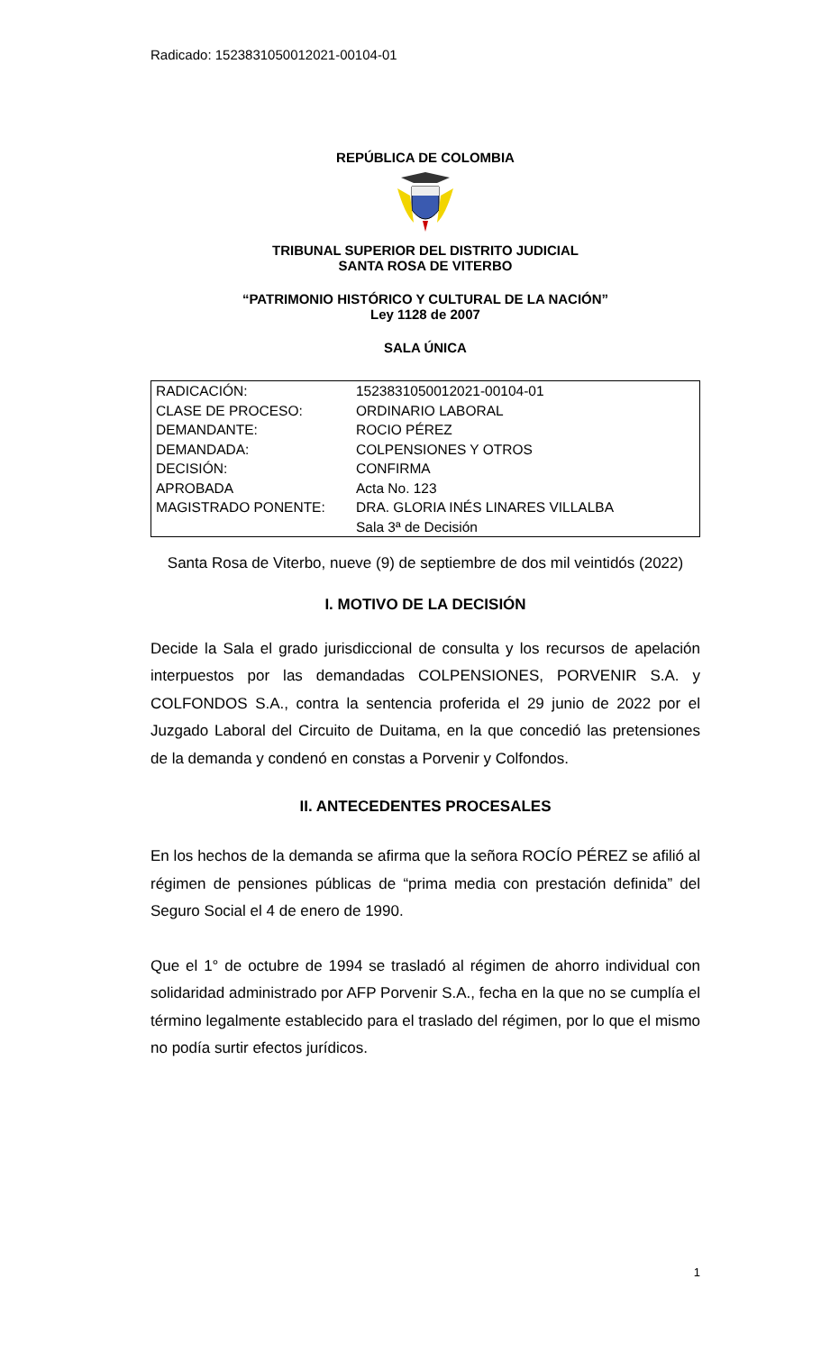Radicado: 1523831050012021-00104-01
REPÚBLICA DE COLOMBIA
TRIBUNAL SUPERIOR DEL DISTRITO JUDICIAL
SANTA ROSA DE VITERBO
“PATRIMONIO HISTÓRICO Y CULTURAL DE LA NACIÓN”
Ley 1128 de 2007
SALA ÚNICA
| RADICACIÓN: | 1523831050012021-00104-01 |
| CLASE DE PROCESO: | ORDINARIO LABORAL |
| DEMANDANTE: | ROCIO PÉREZ |
| DEMANDADA: | COLPENSIONES Y OTROS |
| DECISIÓN: | CONFIRMA |
| APROBADA | Acta No. 123 |
| MAGISTRADO PONENTE: | DRA. GLORIA INÉS LINARES VILLALBA |
| | Sala 3ª de Decisión |
Santa Rosa de Viterbo, nueve (9) de septiembre de dos mil veintidós (2022)
I. MOTIVO DE LA DECISIÓN
Decide la Sala el grado jurisdiccional de consulta y los recursos de apelación interpuestos por las demandadas COLPENSIONES, PORVENIR S.A. y COLFONDOS S.A., contra la sentencia proferida el 29 junio de 2022 por el Juzgado Laboral del Circuito de Duitama, en la que concedió las pretensiones de la demanda y condenó en constas a Porvenir y Colfondos.
II. ANTECEDENTES PROCESALES
En los hechos de la demanda se afirma que la señora ROCÍO PÉREZ se afilió al régimen de pensiones públicas de “prima media con prestación definida” del Seguro Social el 4 de enero de 1990.
Que el 1° de octubre de 1994 se trasladó al régimen de ahorro individual con solidaridad administrado por AFP Porvenir S.A., fecha en la que no se cumplía el término legalmente establecido para el traslado del régimen, por lo que el mismo no podía surtir efectos jurídicos.
1